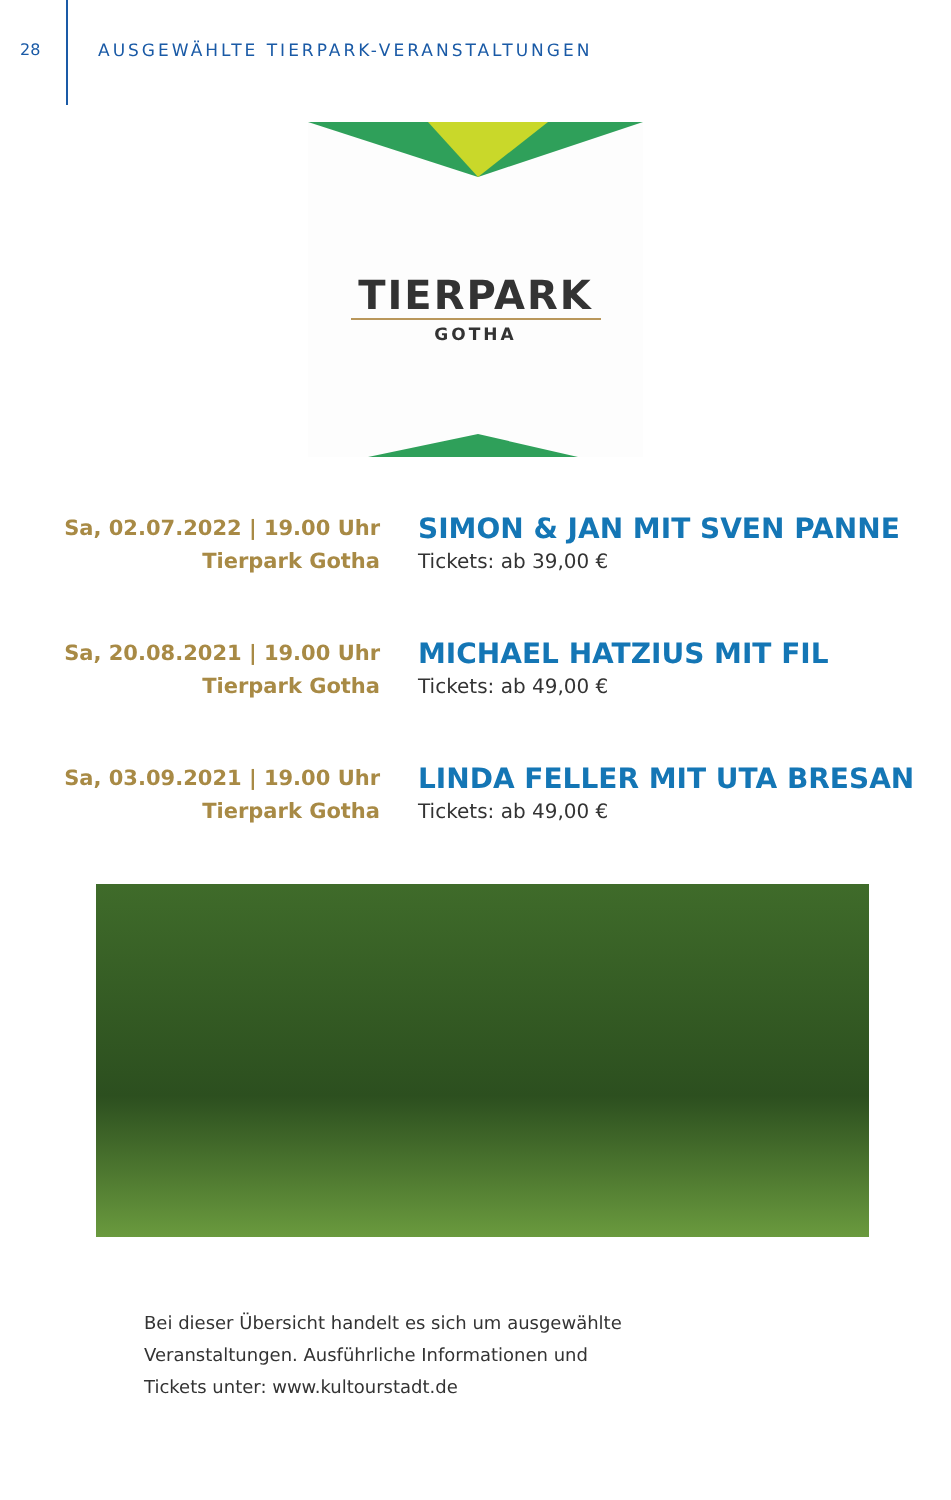28 AUSGEWÄHLTE TIERPARK-VERANSTALTUNGEN
TIERPARK
GOTHA
Sa, 02.07.2022 | 19.00 Uhr
Tierpark Gotha
SIMON & JAN MIT SVEN PANNE
Tickets: ab 39,00 €
Sa, 20.08.2021 | 19.00 Uhr
Tierpark Gotha
MICHAEL HATZIUS MIT FIL
Tickets: ab 49,00 €
Sa, 03.09.2021 | 19.00 Uhr
Tierpark Gotha
LINDA FELLER MIT UTA BRESAN
Tickets: ab 49,00 €
Bei dieser Übersicht handelt es sich um ausgewählte
Veranstaltungen. Ausführliche Informationen und
Tickets unter: www.kultourstadt.de